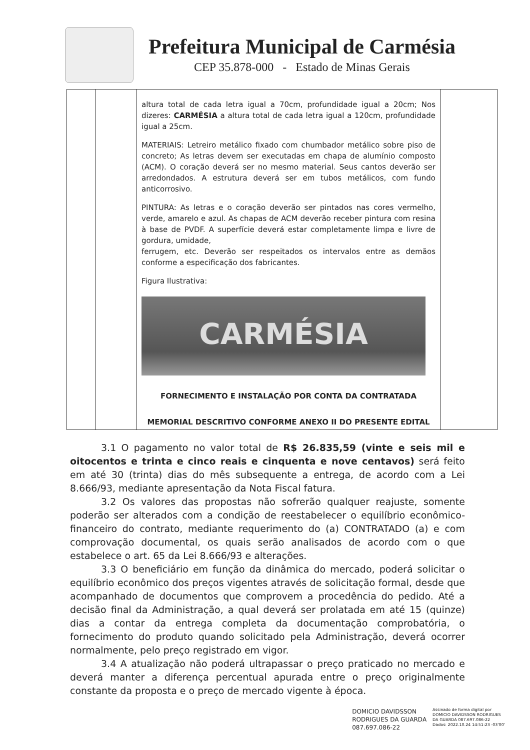Prefeitura Municipal de Carmésia
CEP 35.878-000 - Estado de Minas Gerais
| | | altura total de cada letra igual a 70cm, profundidade igual a 20cm; Nos dizeres: CARMÉSIA a altura total de cada letra igual a 120cm, profundidade igual a 25cm. MATERIAIS: Letreiro metálico fixado com chumbador metálico sobre piso de concreto; As letras devem ser executadas em chapa de alumínio composto (ACM). O coração deverá ser no mesmo material. Seus cantos deverão ser arredondados. A estrutura deverá ser em tubos metálicos, com fundo anticorrosivo. PINTURA: As letras e o coração deverão ser pintados nas cores vermelho, verde, amarelo e azul. As chapas de ACM deverão receber pintura com resina à base de PVDF. A superfície deverá estar completamente limpa e livre de gordura, umidade, ferrugem, etc. Deverão ser respeitados os intervalos entre as demãos conforme a especificação dos fabricantes. Figura Ilustrativa: CARMÉSIA FORNECIMENTO E INSTALAÇÃO POR CONTA DA CONTRATADA MEMORIAL DESCRITIVO CONFORME ANEXO II DO PRESENTE EDITAL | |
3.1 O pagamento no valor total de R$ 26.835,59 (vinte e seis mil e oitocentos e trinta e cinco reais e cinquenta e nove centavos) será feito em até 30 (trinta) dias do mês subsequente a entrega, de acordo com a Lei 8.666/93, mediante apresentação da Nota Fiscal fatura.
3.2 Os valores das propostas não sofrerão qualquer reajuste, somente poderão ser alterados com a condição de reestabelecer o equilíbrio econômico-financeiro do contrato, mediante requerimento do (a) CONTRATADO (a) e com comprovação documental, os quais serão analisados de acordo com o que estabelece o art. 65 da Lei 8.666/93 e alterações.
3.3 O beneficiário em função da dinâmica do mercado, poderá solicitar o equilíbrio econômico dos preços vigentes através de solicitação formal, desde que acompanhado de documentos que comprovem a procedência do pedido. Até a decisão final da Administração, a qual deverá ser prolatada em até 15 (quinze) dias a contar da entrega completa da documentação comprobatória, o fornecimento do produto quando solicitado pela Administração, deverá ocorrer normalmente, pelo preço registrado em vigor.
3.4 A atualização não poderá ultrapassar o preço praticado no mercado e deverá manter a diferença percentual apurada entre o preço originalmente constante da proposta e o preço de mercado vigente à época.
DOMICIO DAVIDSSON
RODRIGUES DA GUARDA
087.697.086-22
Assinado de forma digital por
DOMICIO DAVIDSSON RODRIGUES
DA GUARDA 087.697.086-22
Dados: 2022.10.24 14:51:23 -03'00'